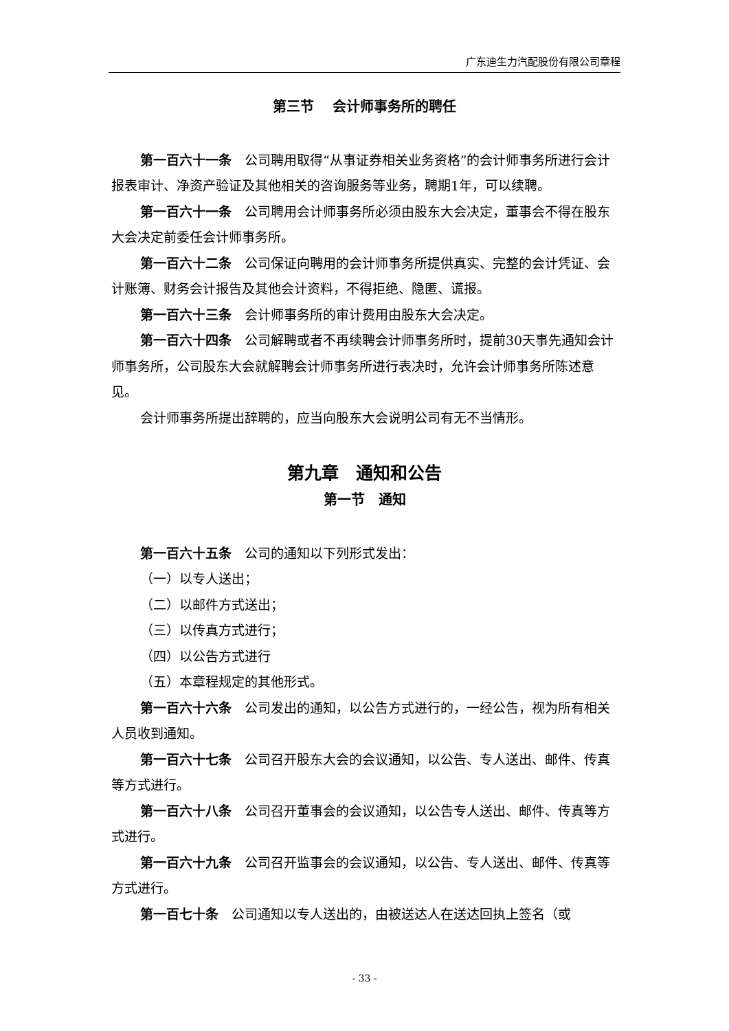广东迪生力汽配股份有限公司章程
第三节　 会计师事务所的聘任
第一百六十一条　公司聘用取得“从事证券相关业务资格”的会计师事务所进行会计报表审计、净资产验证及其他相关的咨询服务等业务，聘期1年，可以续聘。
第一百六十一条　公司聘用会计师事务所必须由股东大会决定，董事会不得在股东大会决定前委任会计师事务所。
第一百六十二条　公司保证向聘用的会计师事务所提供真实、完整的会计凭证、会计账簿、财务会计报告及其他会计资料，不得拒绝、隐匿、谎报。
第一百六十三条　会计师事务所的审计费用由股东大会决定。
第一百六十四条　公司解聘或者不再续聘会计师事务所时，提前30天事先通知会计师事务所，公司股东大会就解聘会计师事务所进行表决时，允许会计师事务所陈述意见。
会计师事务所提出辞聘的，应当向股东大会说明公司有无不当情形。
第九章　通知和公告
第一节　通知
第一百六十五条　公司的通知以下列形式发出：
（一）以专人送出；
（二）以邮件方式送出；
（三）以传真方式进行；
（四）以公告方式进行
（五）本章程规定的其他形式。
第一百六十六条　公司发出的通知，以公告方式进行的，一经公告，视为所有相关人员收到通知。
第一百六十七条　公司召开股东大会的会议通知，以公告、专人送出、邮件、传真等方式进行。
第一百六十八条　公司召开董事会的会议通知，以公告专人送出、邮件、传真等方式进行。
第一百六十九条　公司召开监事会的会议通知，以公告、专人送出、邮件、传真等方式进行。
第一百七十条　公司通知以专人送出的，由被送达人在送达回执上签名（或
- 33 -